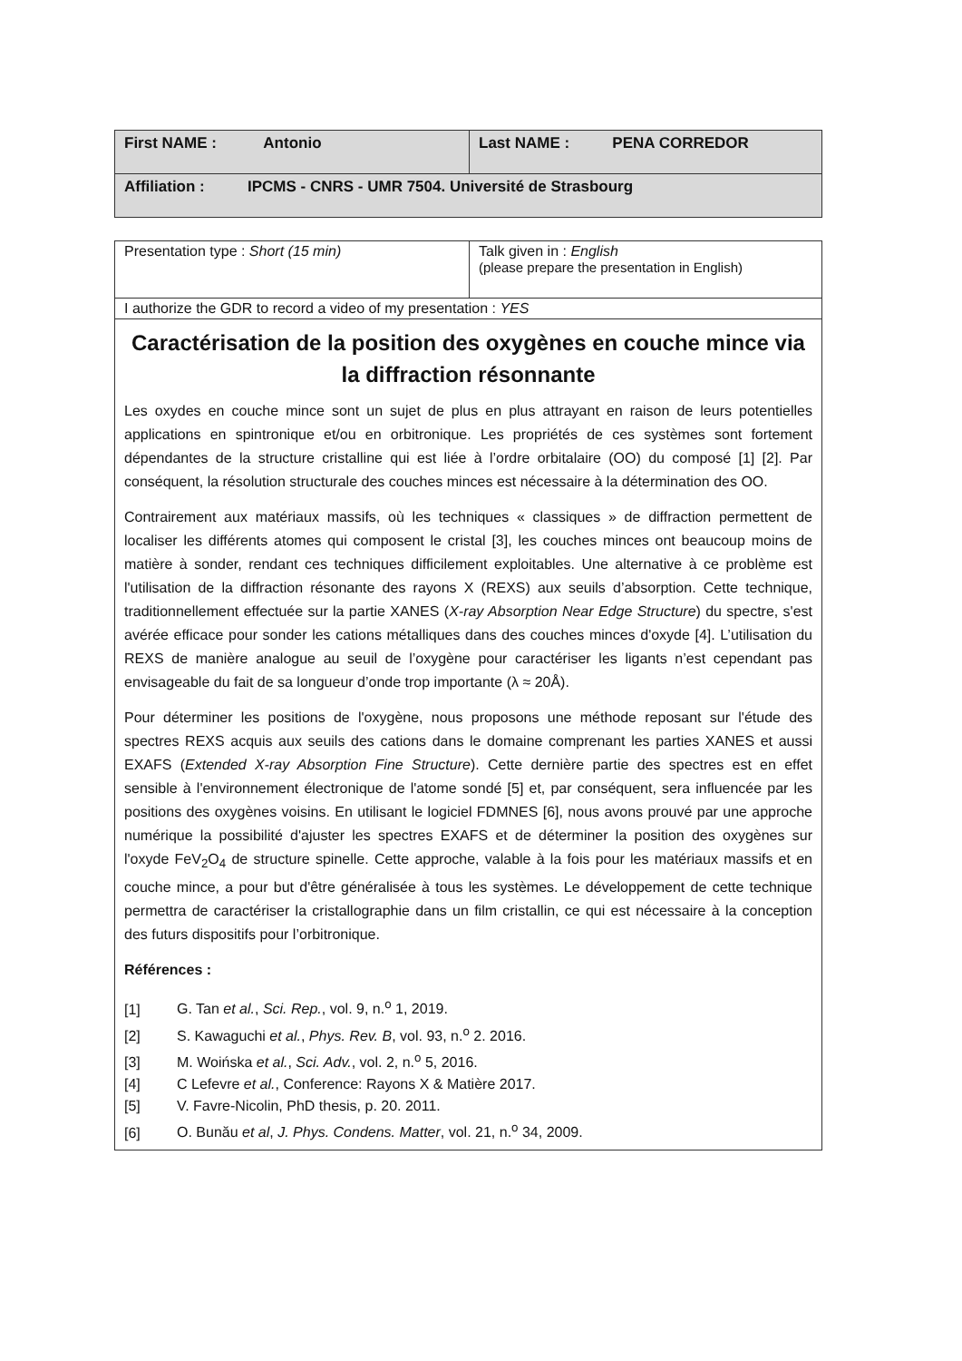| First NAME : Antonio | Last NAME : PENA CORREDOR |
| Affiliation : IPCMS - CNRS - UMR 7504. Université de Strasbourg | |
| Presentation type : Short (15 min) | Talk given in : English (please prepare the presentation in English) |
| I authorize the GDR to record a video of my presentation : YES | |
| Caractérisation de la position des oxygènes en couche mince via la diffraction résonnante Les oxydes en couche mince sont un sujet de plus en plus attrayant en raison de leurs potentielles applications en spintronique et/ou en orbitronique. Les propriétés de ces systèmes sont fortement dépendantes de la structure cristalline qui est liée à l’ordre orbitalaire (OO) du composé [1] [2]. Par conséquent, la résolution structurale des couches minces est nécessaire à la détermination des OO. Contrairement aux matériaux massifs, où les techniques « classiques » de diffraction permettent de localiser les différents atomes qui composent le cristal [3], les couches minces ont beaucoup moins de matière à sonder, rendant ces techniques difficilement exploitables. Une alternative à ce problème est l'utilisation de la diffraction résonante des rayons X (REXS) aux seuils d’absorption. Cette technique, traditionnellement effectuée sur la partie XANES ( X-ray Absorption Near Edge Structure ) du spectre, s'est avérée efficace pour sonder les cations métalliques dans des couches minces d'oxyde [4]. L’utilisation du REXS de manière analogue au seuil de l’oxygène pour caractériser les ligants n’est cependant pas envisageable du fait de sa longueur d’onde trop importante (λ ≈ 20Å). Pour déterminer les positions de l'oxygène, nous proposons une méthode reposant sur l'étude des spectres REXS acquis aux seuils des cations dans le domaine comprenant les parties XANES et aussi EXAFS ( Extended X-ray Absorption Fine Structure ). Cette dernière partie des spectres est en effet sensible à l'environnement électronique de l'atome sondé [5] et, par conséquent, sera influencée par les positions des oxygènes voisins. En utilisant le logiciel FDMNES [6], nous avons prouvé par une approche numérique la possibilité d'ajuster les spectres EXAFS et de déterminer la position des oxygènes sur l'oxyde FeV<sub>2</sub>O<sub>4</sub> de structure spinelle. Cette approche, valable à la fois pour les matériaux massifs et en couche mince, a pour but d'être généralisée à tous les systèmes. Le développement de cette technique permettra de caractériser la cristallographie dans un film cristallin, ce qui est nécessaire à la conception des futurs dispositifs pour l’orbitronique. Références : [1] G. Tan et al. , Sci. Rep. , vol. 9, n.<sup>o</sup> 1, 2019. [2] S. Kawaguchi et al. , Phys. Rev. B , vol. 93, n.<sup>o</sup> 2. 2016. [3] M. Woińska et al. , Sci. Adv. , vol. 2, n.<sup>o</sup> 5, 2016. [4] C Lefevre et al. , Conference: Rayons X & Matière 2017. [5] V. Favre-Nicolin, PhD thesis, p. 20. 2011. [6] O. Bunău et al , J. Phys. Condens. Matter , vol. 21, n.<sup>o</sup> 34, 2009. | |